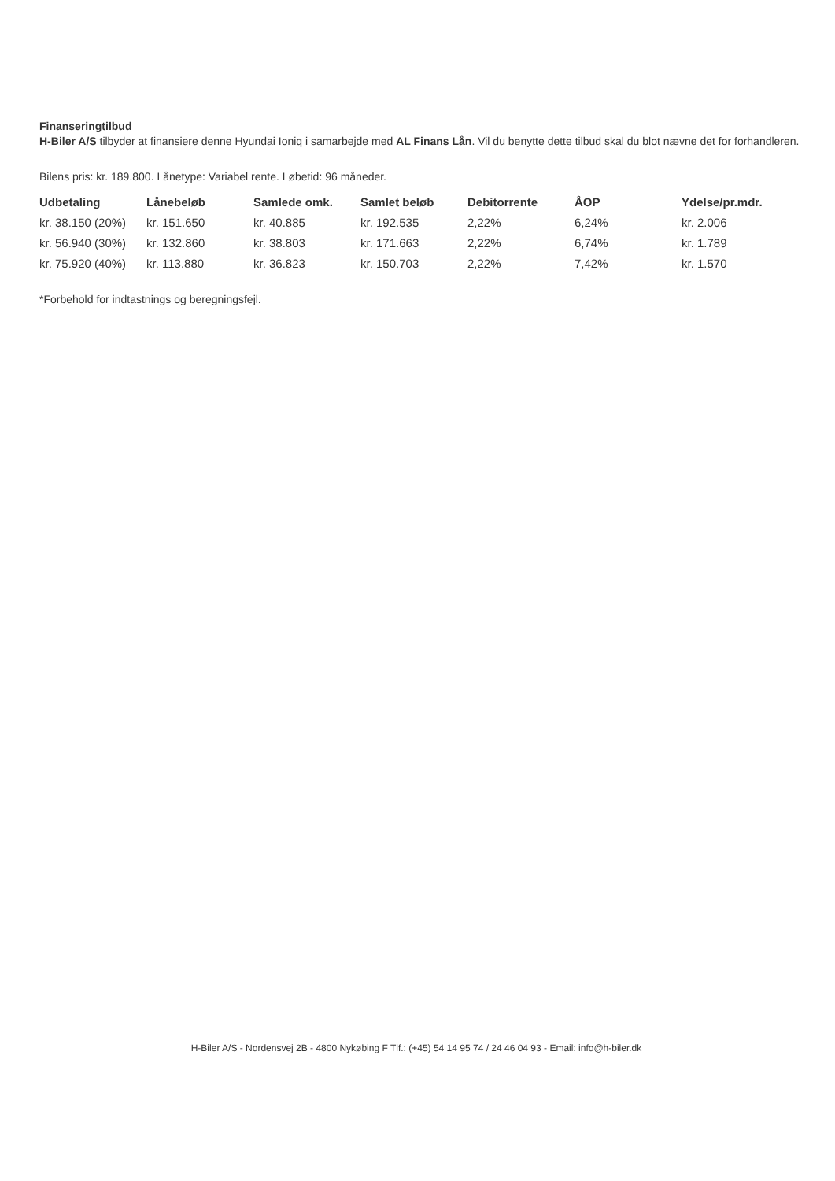Finanseringtilbud
H-Biler A/S tilbyder at finansiere denne Hyundai Ioniq i samarbejde med AL Finans Lån. Vil du benytte dette tilbud skal du blot nævne det for forhandleren.
Bilens pris: kr. 189.800. Lånetype: Variabel rente. Løbetid: 96 måneder.
| Udbetaling | Lånebeløb | Samlede omk. | Samlet beløb | Debitorrente | ÅOP | Ydelse/pr.mdr. |
| --- | --- | --- | --- | --- | --- | --- |
| kr. 38.150 (20%) | kr. 151.650 | kr. 40.885 | kr. 192.535 | 2,22% | 6,24% | kr. 2.006 |
| kr. 56.940 (30%) | kr. 132.860 | kr. 38.803 | kr. 171.663 | 2,22% | 6,74% | kr. 1.789 |
| kr. 75.920 (40%) | kr. 113.880 | kr. 36.823 | kr. 150.703 | 2,22% | 7,42% | kr. 1.570 |
*Forbehold for indtastnings og beregningsfejl.
H-Biler A/S - Nordensvej 2B - 4800 Nykøbing F Tlf.: (+45) 54 14 95 74 / 24 46 04 93 - Email: info@h-biler.dk